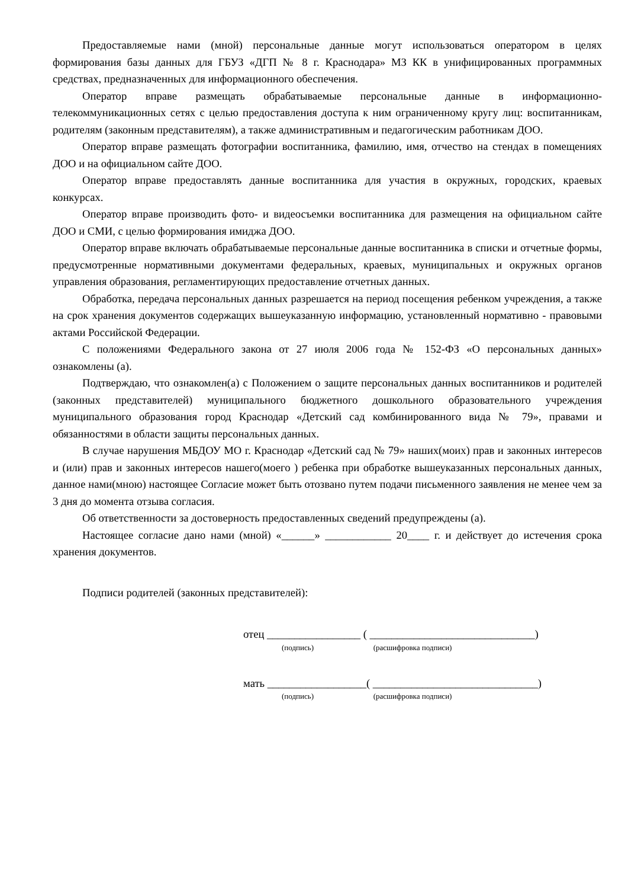Предоставляемые нами (мной) персональные данные могут использоваться оператором в целях формирования базы данных для ГБУЗ «ДГП № 8 г. Краснодара» МЗ КК в унифицированных программных средствах, предназначенных для информационного обеспечения.
Оператор вправе размещать обрабатываемые персональные данные в информационно-телекоммуникационных сетях с целью предоставления доступа к ним ограниченному кругу лиц: воспитанникам, родителям (законным представителям), а также административным и педагогическим работникам ДОО.
Оператор вправе размещать фотографии воспитанника, фамилию, имя, отчество на стендах в помещениях ДОО и на официальном сайте ДОО.
Оператор вправе предоставлять данные воспитанника для участия в окружных, городских, краевых конкурсах.
Оператор вправе производить фото- и видеосъемки воспитанника для размещения на официальном сайте ДОО и СМИ, с целью формирования имиджа ДОО.
Оператор вправе включать обрабатываемые персональные данные воспитанника в списки и отчетные формы, предусмотренные нормативными документами федеральных, краевых, муниципальных и окружных органов управления образования, регламентирующих предоставление отчетных данных.
Обработка, передача персональных данных разрешается на период посещения ребенком учреждения, а также на срок хранения документов содержащих вышеуказанную информацию, установленный нормативно - правовыми актами Российской Федерации.
С положениями Федерального закона от 27 июля 2006 года № 152-ФЗ «О персональных данных» ознакомлены (а).
Подтверждаю, что ознакомлен(а) с Положением о защите персональных данных воспитанников и родителей (законных представителей) муниципального бюджетного дошкольного образовательного учреждения муниципального образования город Краснодар «Детский сад комбинированного вида № 79», правами и обязанностями в области защиты персональных данных.
В случае нарушения МБДОУ МО г. Краснодар «Детский сад № 79» наших(моих) прав и законных интересов и (или) прав и законных интересов нашего(моего ) ребенка при обработке вышеуказанных персональных данных, данное нами(мною) настоящее Согласие может быть отозвано путем подачи письменного заявления не менее чем за 3 дня до момента отзыва согласия.
Об ответственности за достоверность предоставленных сведений предупреждены (а).
Настоящее согласие дано нами (мной) «______» ____________ 20____ г. и действует до истечения срока хранения документов.
Подписи родителей (законных представителей):
отец _________________ ( ______________________________)
(подпись) (расшифровка подписи)
мать __________________( ______________________________)
(подпись) (расшифровка подписи)